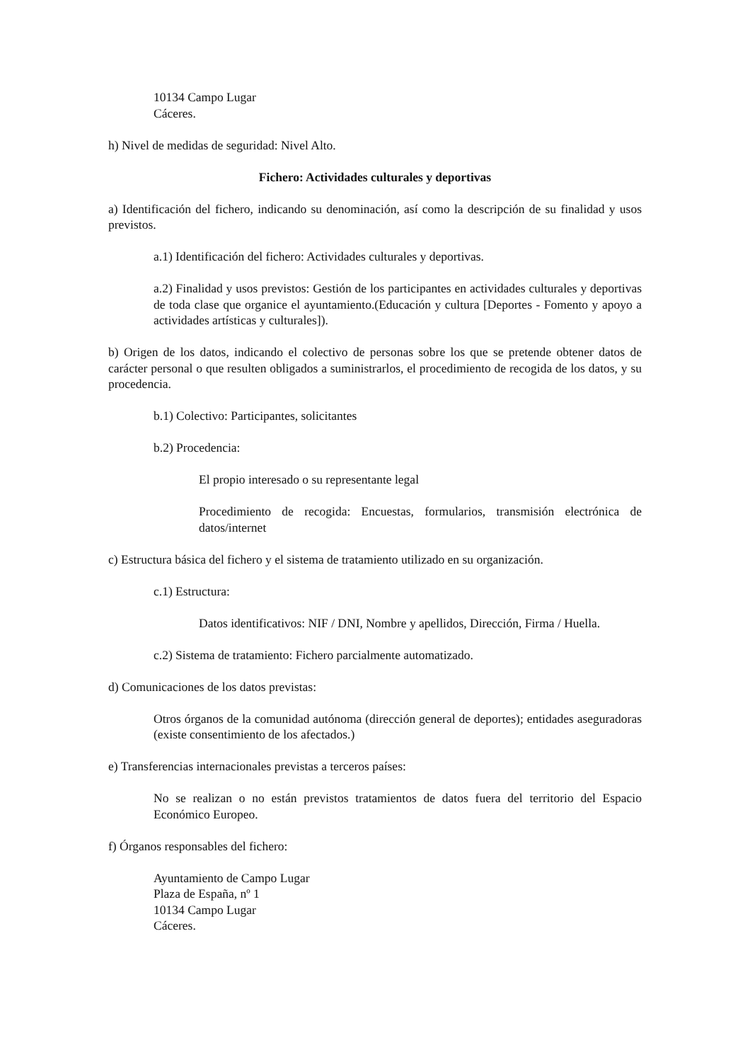10134 Campo Lugar
Cáceres.
h) Nivel de medidas de seguridad: Nivel Alto.
Fichero: Actividades culturales y deportivas
a) Identificación del fichero, indicando su denominación, así como la descripción de su finalidad y usos previstos.
a.1) Identificación del fichero: Actividades culturales y deportivas.
a.2) Finalidad y usos previstos: Gestión de los participantes en actividades culturales y deportivas de toda clase que organice el ayuntamiento.(Educación y cultura [Deportes - Fomento y apoyo a actividades artísticas y culturales]).
b) Origen de los datos, indicando el colectivo de personas sobre los que se pretende obtener datos de carácter personal o que resulten obligados a suministrarlos, el procedimiento de recogida de los datos, y su procedencia.
b.1) Colectivo: Participantes, solicitantes
b.2) Procedencia:
El propio interesado o su representante legal
Procedimiento de recogida: Encuestas, formularios, transmisión electrónica de datos/internet
c) Estructura básica del fichero y el sistema de tratamiento utilizado en su organización.
c.1) Estructura:
Datos identificativos: NIF / DNI, Nombre y apellidos, Dirección, Firma / Huella.
c.2) Sistema de tratamiento: Fichero parcialmente automatizado.
d) Comunicaciones de los datos previstas:
Otros órganos de la comunidad autónoma (dirección general de deportes); entidades aseguradoras (existe consentimiento de los afectados.)
e) Transferencias internacionales previstas a terceros países:
No se realizan o no están previstos tratamientos de datos fuera del territorio del Espacio Económico Europeo.
f) Órganos responsables del fichero:
Ayuntamiento de Campo Lugar
Plaza de España, nº 1
10134 Campo Lugar
Cáceres.